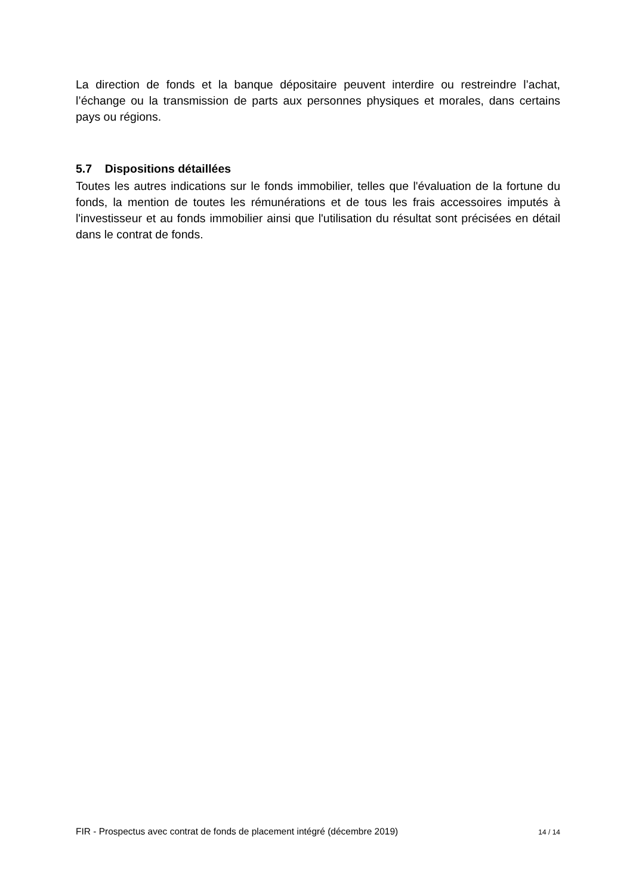La direction de fonds et la banque dépositaire peuvent interdire ou restreindre l’achat, l’échange ou la transmission de parts aux personnes physiques et morales, dans certains pays ou régions.
5.7 Dispositions détaillées
Toutes les autres indications sur le fonds immobilier, telles que l'évaluation de la fortune du fonds, la mention de toutes les rémunérations et de tous les frais accessoires imputés à l'investisseur et au fonds immobilier ainsi que l'utilisation du résultat sont précisées en détail dans le contrat de fonds.
FIR - Prospectus avec contrat de fonds de placement intégré (décembre 2019) 14 / 14